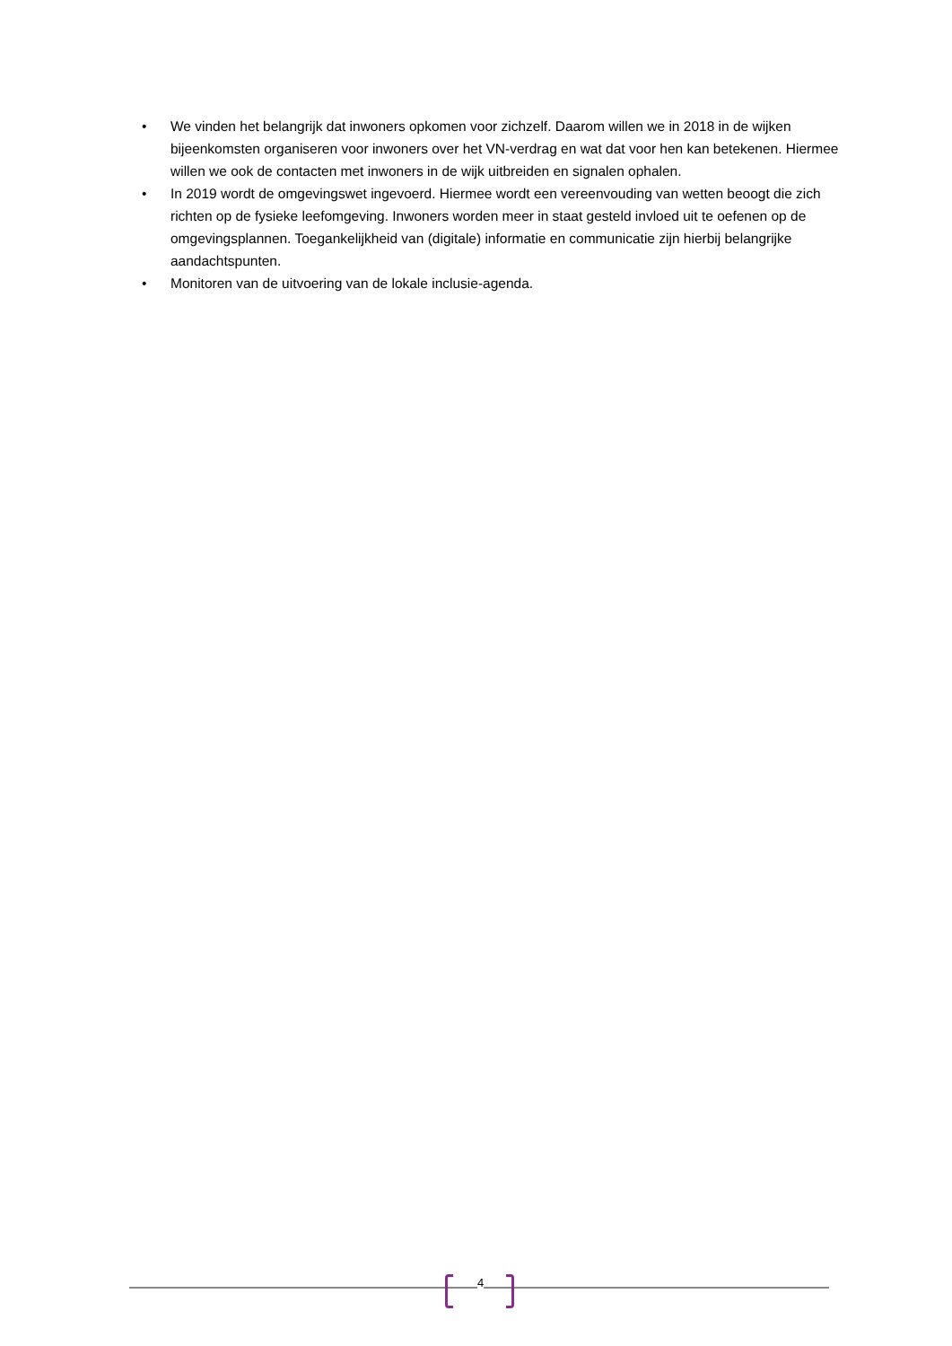• We vinden het belangrijk dat inwoners opkomen voor zichzelf. Daarom willen we in 2018 in de wijken bijeenkomsten organiseren voor inwoners over het VN-verdrag en wat dat voor hen kan betekenen. Hiermee willen we ook de contacten met inwoners in de wijk uitbreiden en signalen ophalen.
• In 2019 wordt de omgevingswet ingevoerd. Hiermee wordt een vereenvouding van wetten beoogt die zich richten op de fysieke leefomgeving. Inwoners worden meer in staat gesteld invloed uit te oefenen op de omgevingsplannen. Toegankelijkheid van (digitale) informatie en communicatie zijn hierbij belangrijke aandachtspunten.
• Monitoren van de uitvoering van de lokale inclusie-agenda.
4